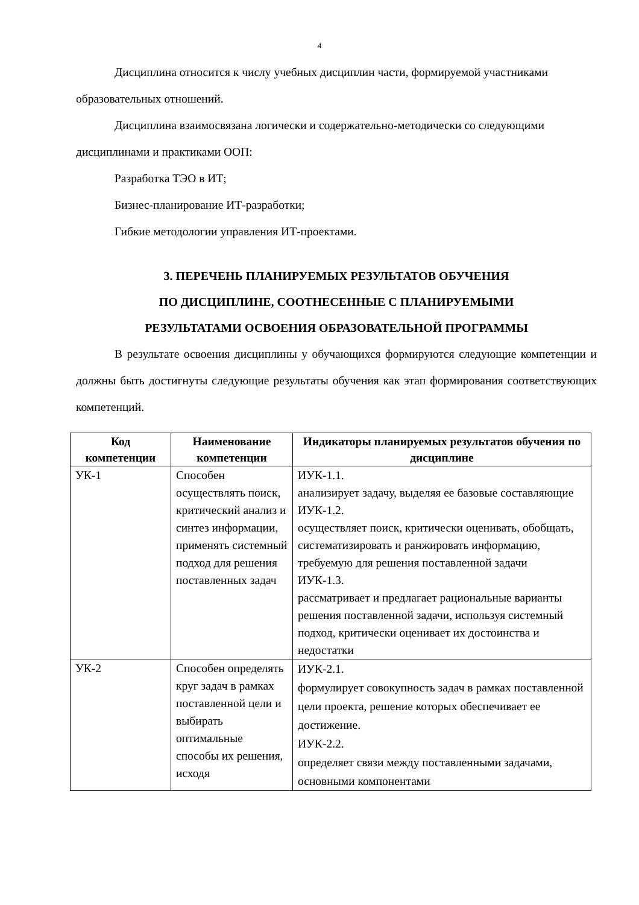4
Дисциплина относится к числу учебных дисциплин части, формируемой участниками образовательных отношений.
Дисциплина взаимосвязана логически и содержательно-методически со следующими дисциплинами и практиками ООП:
Разработка ТЭО в ИТ;
Бизнес-планирование ИТ-разработки;
Гибкие методологии управления ИТ-проектами.
3. ПЕРЕЧЕНЬ ПЛАНИРУЕМЫХ РЕЗУЛЬТАТОВ ОБУЧЕНИЯ
ПО ДИСЦИПЛИНЕ, СООТНЕСЕННЫЕ С ПЛАНИРУЕМЫМИ
РЕЗУЛЬТАТАМИ ОСВОЕНИЯ ОБРАЗОВАТЕЛЬНОЙ ПРОГРАММЫ
В результате освоения дисциплины у обучающихся формируются следующие компетенции и должны быть достигнуты следующие результаты обучения как этап формирования соответствующих компетенций.
| Код компетенции | Наименование компетенции | Индикаторы планируемых результатов обучения по дисциплине |
| --- | --- | --- |
| УК-1 | Способен осуществлять поиск, критический анализ и синтез информации, применять системный подход для решения поставленных задач | ИУК-1.1. анализирует задачу, выделяя ее базовые составляющие ИУК-1.2. осуществляет поиск, критически оценивать, обобщать, систематизировать и ранжировать информацию, требуемую для решения поставленной задачи ИУК-1.3. рассматривает и предлагает рациональные варианты решения поставленной задачи, используя системный подход, критически оценивает их достоинства и недостатки |
| УК-2 | Способен определять круг задач в рамках поставленной цели и выбирать оптимальные способы их решения, исходя | ИУК-2.1. формулирует совокупность задач в рамках поставленной цели проекта, решение которых обеспечивает ее достижение. ИУК-2.2. определяет связи между поставленными задачами, основными компонентами |